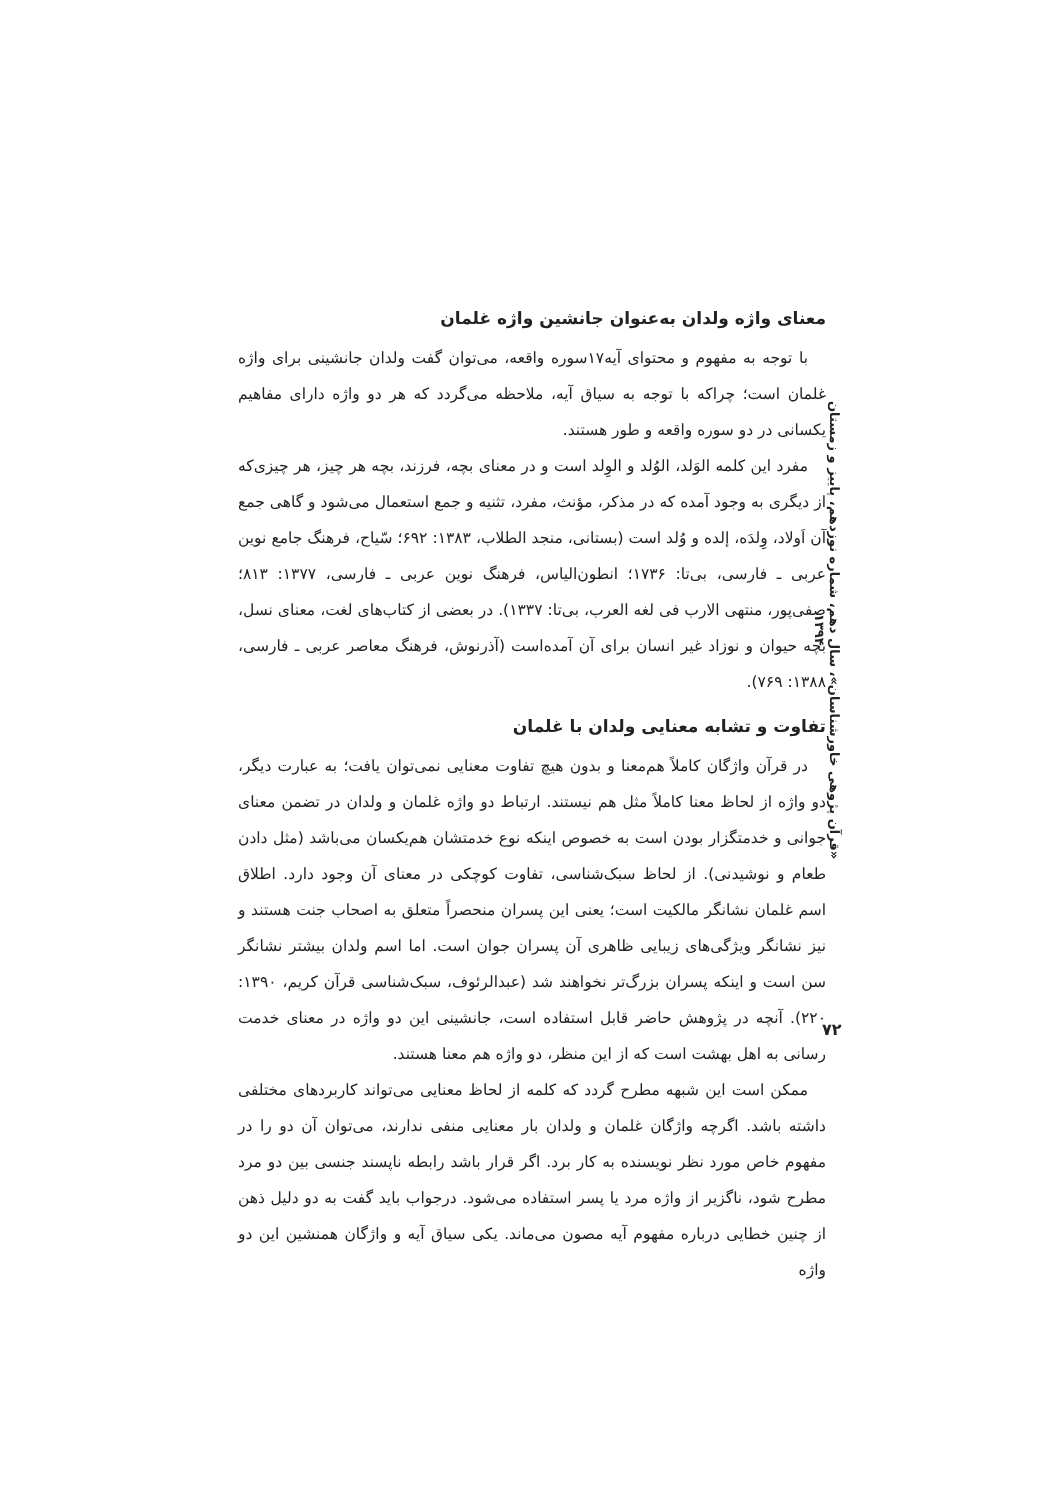«قرآن پژوهی خاورشناسان»، سال دهم، شماره نوزدهم، پاییز و زمستان ۱۳۹۴
معنای واژه ولدان به‌عنوان جانشین واژه غلمان
با توجه به مفهوم و محتوای آیه۱۷سوره واقعه، می‌توان گفت ولدان جانشینی برای واژه غلمان است؛ چراکه با توجه به سیاق آیه، ملاحظه می‌گردد که هر دو واژه دارای مفاهیم یکسانی در دو سوره واقعه و طور هستند.
مفرد این کلمه الوَلد، الوُلد و الوِلد است و در معنای بچه، فرزند، بچه هر چیز، هر چیزی‌که از دیگری به وجود آمده که در مذکر، مؤنث، مفرد، تثنیه و جمع استعمال می‌شود و گاهی جمع آن اَولاد، وِلدَه، إلده و وُلد است (بستانی، منجد الطلاب، ۱۳۸۳: ۶۹۲؛ سّیاح، فرهنگ جامع نوین عربی ـ فارسی، بی‌تا: ۱۷۳۶؛ انطون‌الیاس، فرهنگ نوین عربی ـ فارسی، ۱۳۷۷: ۸۱۳؛ صفی‌پور، منتهی الارب فی لغه العرب، بی‌تا: ۱۳۳۷). در بعضی از کتاب‌های لغت، معنای نسل، بچه حیوان و نوزاد غیر انسان برای آن آمده‌است (آذرنوش، فرهنگ معاصر عربی ـ فارسی، ۱۳۸۸: ۷۶۹).
تفاوت و تشابه معنایی ولدان با غلمان
در قرآن واژگان کاملاً هم‌معنا و بدون هیچ تفاوت معنایی نمی‌توان یافت؛ به عبارت دیگر، دو واژه از لحاظ معنا کاملاً مثل هم نیستند. ارتباط دو واژه غلمان و ولدان در تضمن معنای جوانی و خدمتگزار بودن است به خصوص اینکه نوع خدمتشان هم‌یکسان می‌باشد (مثل دادن طعام و نوشیدنی). از لحاظ سبک‌شناسی، تفاوت کوچکی در معنای آن وجود دارد. اطلاق اسم غلمان نشانگر مالکیت است؛ یعنی این پسران منحصراً متعلق به اصحاب جنت هستند و نیز نشانگر ویژگی‌های زیبایی ظاهری آن پسران جوان است. اما اسم ولدان بیشتر نشانگر سن است و اینکه پسران بزرگ‌تر نخواهند شد (عبدالرئوف، سبک‌شناسی قرآن کریم، ۱۳۹۰: ۲۲۰). آنچه در پژوهش حاضر قابل استفاده است، جانشینی این دو واژه در معنای خدمت رسانی به اهل بهشت است که از این منظر، دو واژه هم معنا هستند.
ممکن است این شبهه مطرح گردد که کلمه از لحاظ معنایی می‌تواند کاربردهای مختلفی داشته باشد. اگرچه واژگان غلمان و ولدان بار معنایی منفی ندارند، می‌توان آن دو را در مفهوم خاص مورد نظر نویسنده به کار برد. اگر قرار باشد رابطه ناپسند جنسی بین دو مرد مطرح شود، ناگزیر از واژه مرد یا پسر استفاده می‌شود. درجواب باید گفت به دو دلیل ذهن از چنین خطایی درباره مفهوم آیه مصون می‌ماند. یکی سیاق آیه و واژگان همنشین این دو واژه
۷۲